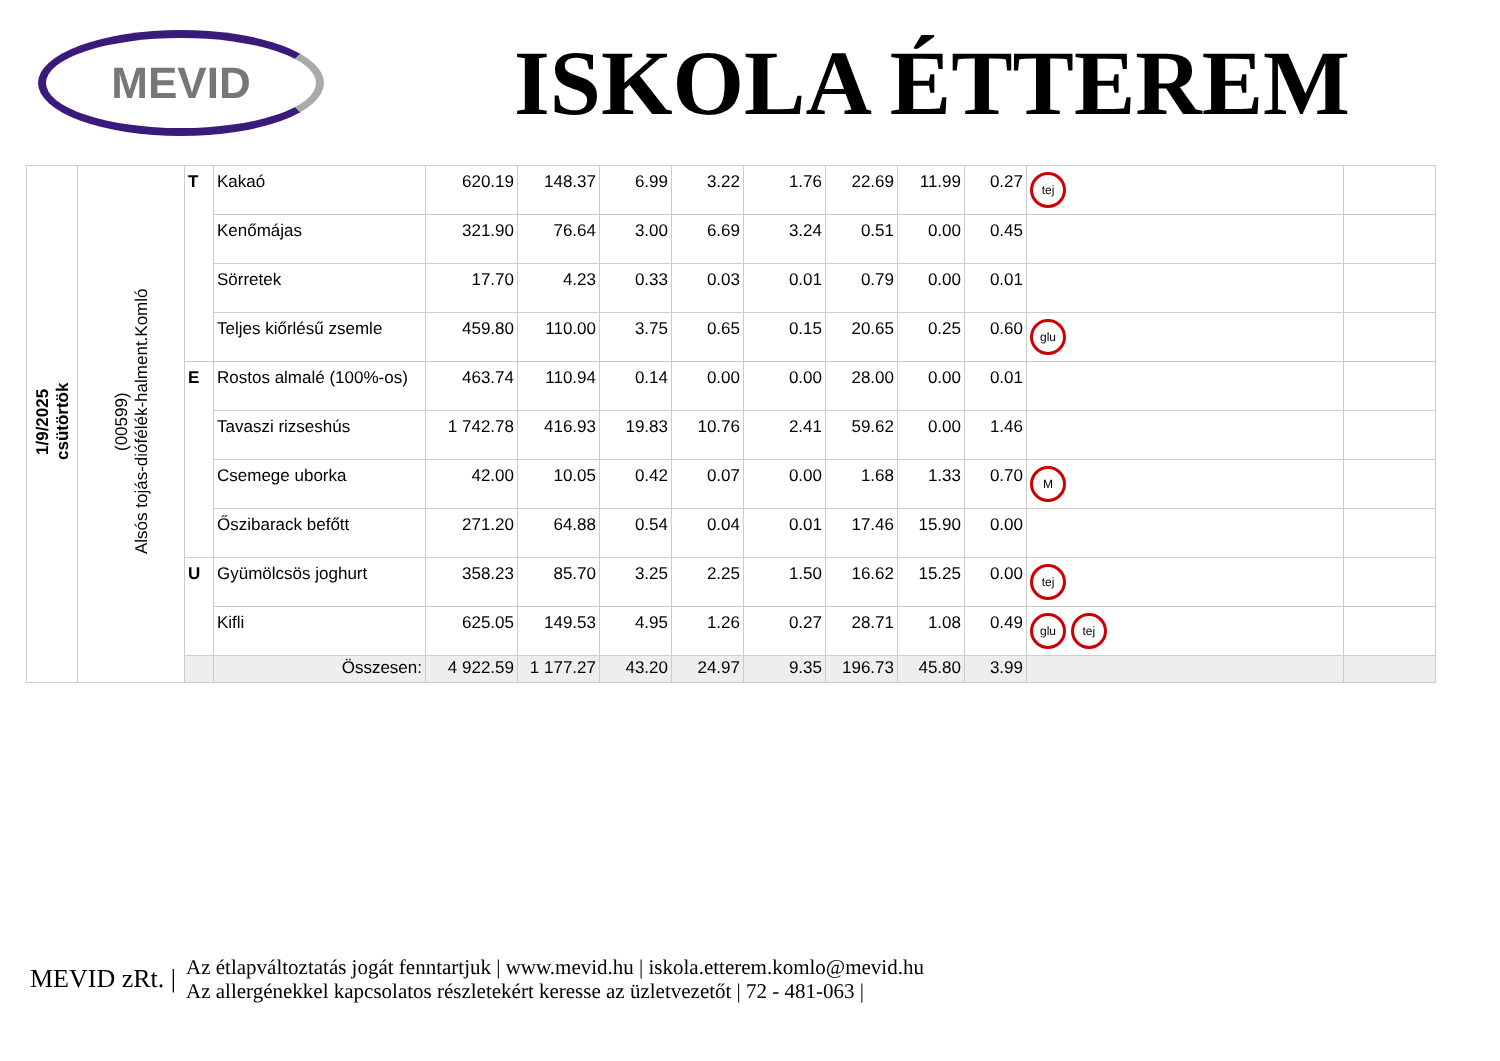MEVID
ISKOLA ÉTTEREM
| 1/9/2025 csütörtök | (00599) Alsós tojás-diófélék-halment.Komló | T | Kakaó | 620.19 | 148.37 | 6.99 | 3.22 | 1.76 | 22.69 | 11.99 | 0.27 | tej | |
| | | | Kenőmájas | 321.90 | 76.64 | 3.00 | 6.69 | 3.24 | 0.51 | 0.00 | 0.45 | | |
| | | | Sörretek | 17.70 | 4.23 | 0.33 | 0.03 | 0.01 | 0.79 | 0.00 | 0.01 | | |
| | | | Teljes kiőrlésű zsemle | 459.80 | 110.00 | 3.75 | 0.65 | 0.15 | 20.65 | 0.25 | 0.60 | glu | |
| | | E | Rostos almalé (100%-os) | 463.74 | 110.94 | 0.14 | 0.00 | 0.00 | 28.00 | 0.00 | 0.01 | | |
| | | | Tavaszi rizseshús | 1 742.78 | 416.93 | 19.83 | 10.76 | 2.41 | 59.62 | 0.00 | 1.46 | | |
| | | | Csemege uborka | 42.00 | 10.05 | 0.42 | 0.07 | 0.00 | 1.68 | 1.33 | 0.70 | M | |
| | | | Őszibarack befőtt | 271.20 | 64.88 | 0.54 | 0.04 | 0.01 | 17.46 | 15.90 | 0.00 | | |
| | | U | Gyümölcsös joghurt | 358.23 | 85.70 | 3.25 | 2.25 | 1.50 | 16.62 | 15.25 | 0.00 | tej | |
| | | | Kifli | 625.05 | 149.53 | 4.95 | 1.26 | 0.27 | 28.71 | 1.08 | 0.49 | glu tej | |
| | | | Összesen: | 4 922.59 | 1 177.27 | 43.20 | 24.97 | 9.35 | 196.73 | 45.80 | 3.99 | | |
MEVID zRt. |
Az étlapváltoztatás jogát fenntartjuk | www.mevid.hu | iskola.etterem.komlo@mevid.hu
Az allergénekkel kapcsolatos részletekért keresse az üzletvezetőt | 72 - 481-063 |